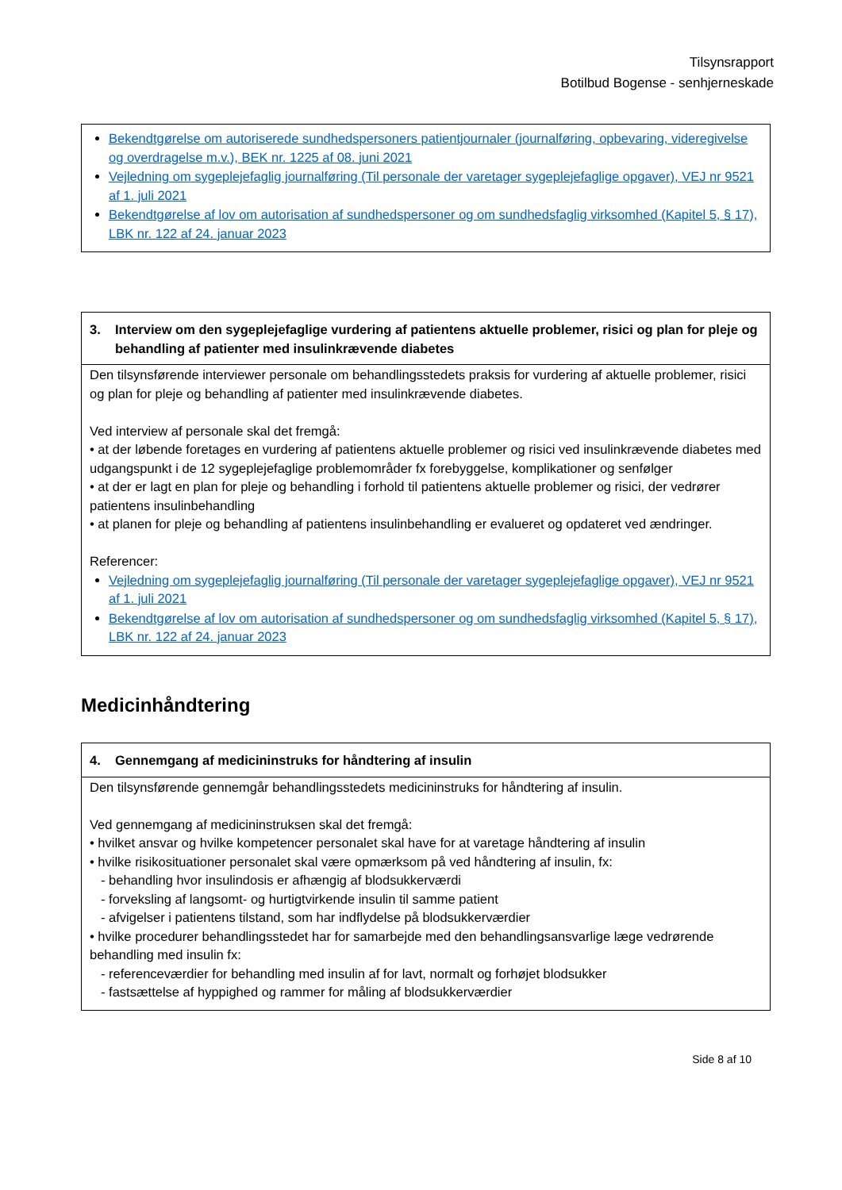Tilsynsrapport
Botilbud Bogense - senhjerneskade
Bekendtgørelse om autoriserede sundhedspersoners patientjournaler (journalføring, opbevaring, videregivelse og overdragelse m.v.), BEK nr. 1225 af 08. juni 2021
Vejledning om sygeplejefaglig journalføring (Til personale der varetager sygeplejefaglige opgaver), VEJ nr 9521 af 1. juli 2021
Bekendtgørelse af lov om autorisation af sundhedspersoner og om sundhedsfaglig virksomhed (Kapitel 5, § 17), LBK nr. 122 af 24. januar 2023
3. Interview om den sygeplejefaglige vurdering af patientens aktuelle problemer, risici og plan for pleje og behandling af patienter med insulinkrævende diabetes
Den tilsynsførende interviewer personale om behandlingsstedets praksis for vurdering af aktuelle problemer, risici og plan for pleje og behandling af patienter med insulinkrævende diabetes.
Ved interview af personale skal det fremgå:
• at der løbende foretages en vurdering af patientens aktuelle problemer og risici ved insulinkrævende diabetes med udgangspunkt i de 12 sygeplejefaglige problemområder fx forebyggelse, komplikationer og senfølger
• at der er lagt en plan for pleje og behandling i forhold til patientens aktuelle problemer og risici, der vedrører patientens insulinbehandling
• at planen for pleje og behandling af patientens insulinbehandling er evalueret og opdateret ved ændringer.
Referencer:
Vejledning om sygeplejefaglig journalføring (Til personale der varetager sygeplejefaglige opgaver), VEJ nr 9521 af 1. juli 2021
Bekendtgørelse af lov om autorisation af sundhedspersoner og om sundhedsfaglig virksomhed (Kapitel 5, § 17), LBK nr. 122 af 24. januar 2023
Medicinhåndtering
4. Gennemgang af medicininstruks for håndtering af insulin
Den tilsynsførende gennemgår behandlingsstedets medicininstruks for håndtering af insulin.
Ved gennemgang af medicininstruksen skal det fremgå:
• hvilket ansvar og hvilke kompetencer personalet skal have for at varetage håndtering af insulin
• hvilke risikosituationer personalet skal være opmærksom på ved håndtering af insulin, fx:
- behandling hvor insulindosis er afhængig af blodsukkerværdi
- forveksling af langsomt- og hurtigtvirkende insulin til samme patient
- afvigelser i patientens tilstand, som har indflydelse på blodsukkerværdier
• hvilke procedurer behandlingsstedet har for samarbejde med den behandlingsansvarlige læge vedrørende behandling med insulin fx:
- referenceværdier for behandling med insulin af for lavt, normalt og forhøjet blodsukker
- fastsættelse af hyppighed og rammer for måling af blodsukkerværdier
Side 8 af 10